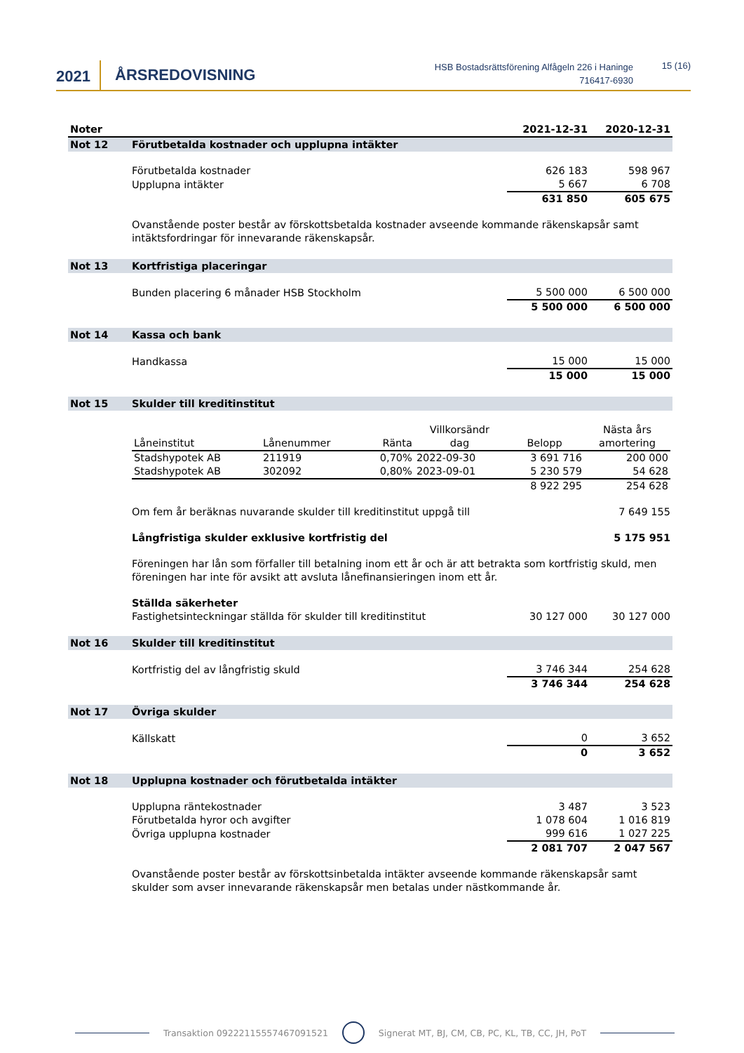2021 ÅRSREDOVISNING
HSB Bostadsrättsförening Alfågeln 226 i Haninge
716417-6930
15 (16)
| Noter | | 2021-12-31 | 2020-12-31 |
| --- | --- | --- | --- |
| Not 12 | Förutbetalda kostnader och upplupna intäkter | | |
| | Förutbetalda kostnader | 626 183 | 598 967 |
| | Upplupna intäkter | 5 667 | 6 708 |
| | | 631 850 | 605 675 |
| | Ovanstående poster består av förskottsbetalda kostnader avseende kommande räkenskapsår samt intäktsfordringar för innevarande räkenskapsår. | | |
| Not 13 | Kortfristiga placeringar | | |
| | Bunden placering 6 månader HSB Stockholm | 5 500 000 | 6 500 000 |
| | | 5 500 000 | 6 500 000 |
| Not 14 | Kassa och bank | | |
| | Handkassa | 15 000 | 15 000 |
| | | 15 000 | 15 000 |
| Not 15 | Skulder till kreditinstitut | | |
| | / / / / Villkorsändr / / Nästa års / / --- / --- / --- / --- / --- / --- / / Låneinstitut / Lånenummer / Ränta / dag / Belopp / amortering / / Stadshypotek AB / 211919 / 0,70% / 2022-09-30 / 3 691 716 / 200 000 / / Stadshypotek AB / 302092 / 0,80% / 2023-09-01 / 5 230 579 / 54 628 / / / / / / 8 922 295 / 254 628 / | | |
| | Om fem år beräknas nuvarande skulder till kreditinstitut uppgå till | | 7 649 155 |
| | Långfristiga skulder exklusive kortfristig del | | 5 175 951 |
| | Föreningen har lån som förfaller till betalning inom ett år och är att betrakta som kortfristig skuld, men föreningen har inte för avsikt att avsluta lånefinansieringen inom ett år. | | |
| | Ställda säkerheter | | |
| | Fastighetsinteckningar ställda för skulder till kreditinstitut | 30 127 000 | 30 127 000 |
| Not 16 | Skulder till kreditinstitut | | |
| | Kortfristig del av långfristig skuld | 3 746 344 | 254 628 |
| | | 3 746 344 | 254 628 |
| Not 17 | Övriga skulder | | |
| | Källskatt | 0 | 3 652 |
| | | 0 | 3 652 |
| Not 18 | Upplupna kostnader och förutbetalda intäkter | | |
| | Upplupna räntekostnader | 3 487 | 3 523 |
| | Förutbetalda hyror och avgifter | 1 078 604 | 1 016 819 |
| | Övriga upplupna kostnader | 999 616 | 1 027 225 |
| | | 2 081 707 | 2 047 567 |
| | Ovanstående poster består av förskottsinbetalda intäkter avseende kommande räkenskapsår samt skulder som avser innevarande räkenskapsår men betalas under nästkommande år. | | |
Transaktion 09222115557467091521 Signerat MT, BJ, CM, CB, PC, KL, TB, CC, JH, PoT